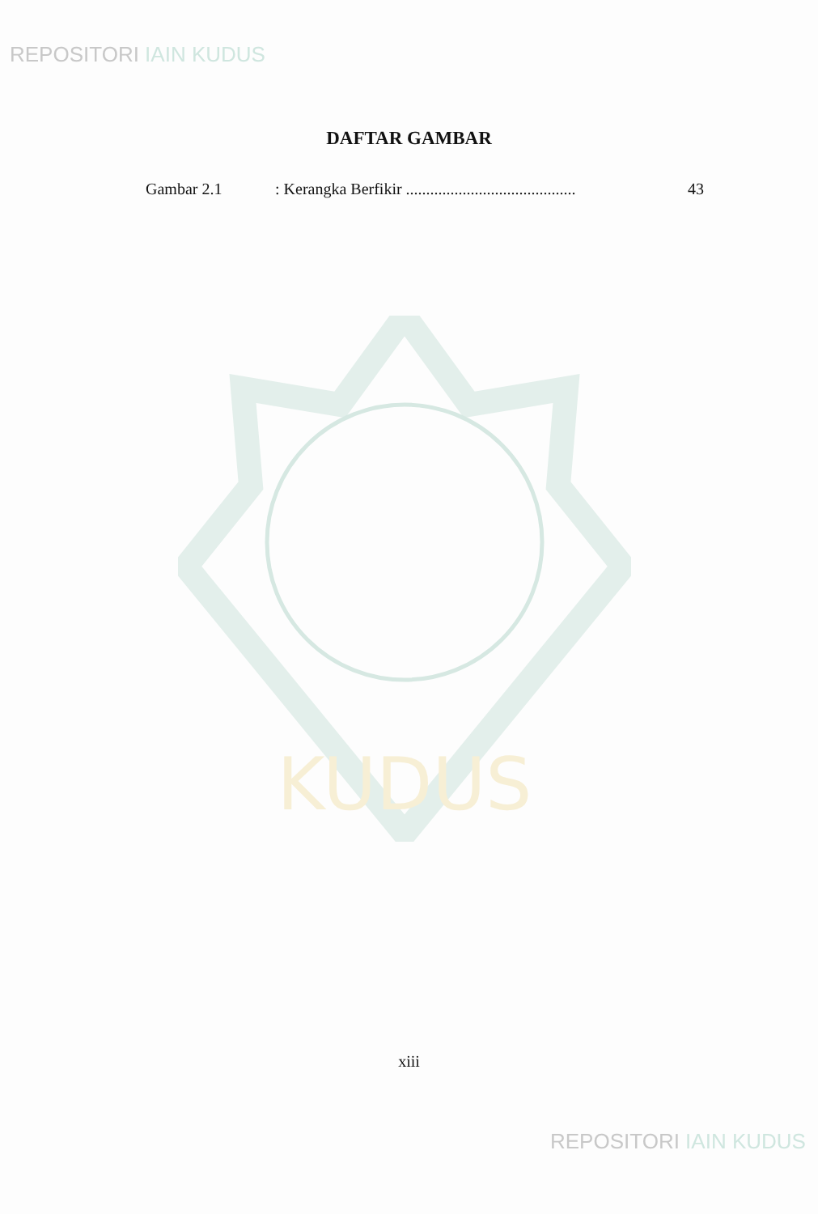REPOSITORI IAIN KUDUS
DAFTAR GAMBAR
Gambar 2.1 : Kerangka Berfikir ..........................................
43
KUDUS
xiii
REPOSITORI IAIN KUDUS